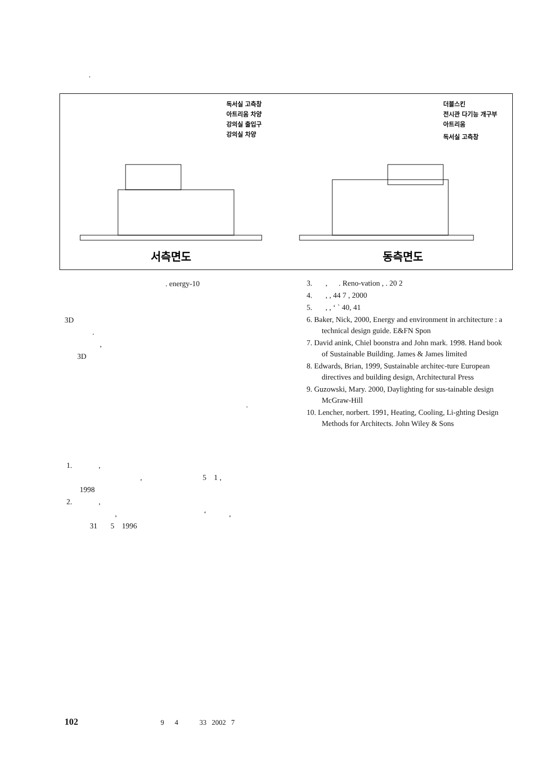.
독서실 고측창
아트리움 차양
강의실 출입구
강의실 차양
더블스킨
전시관 다기능 개구부
아트리움
독서실 고측창
서측면도
동측면도
. energy-10
3D
.
,
3D
.
1. ,
, 5 1 ,
1998
2. ,
, ‘ ,
31 5 1996
3. , . Reno-vation , . 20 2
4. , , 44 7 , 2000
5. , , ‘ ` 40, 41
6. Baker, Nick, 2000, Energy and environment in architecture : a technical design guide. E&FN Spon
7. David anink, Chiel boonstra and John mark. 1998. Hand book of Sustainable Building. James & James limited
8. Edwards, Brian, 1999, Sustainable architec-ture European directives and building design, Architectural Press
9. Guzowski, Mary. 2000, Daylighting for sus-tainable design McGraw-Hill
10. Lencher, norbert. 1991, Heating, Cooling, Li-ghting Design Methods for Architects. John Wiley & Sons
102 9 4 33 2002 7